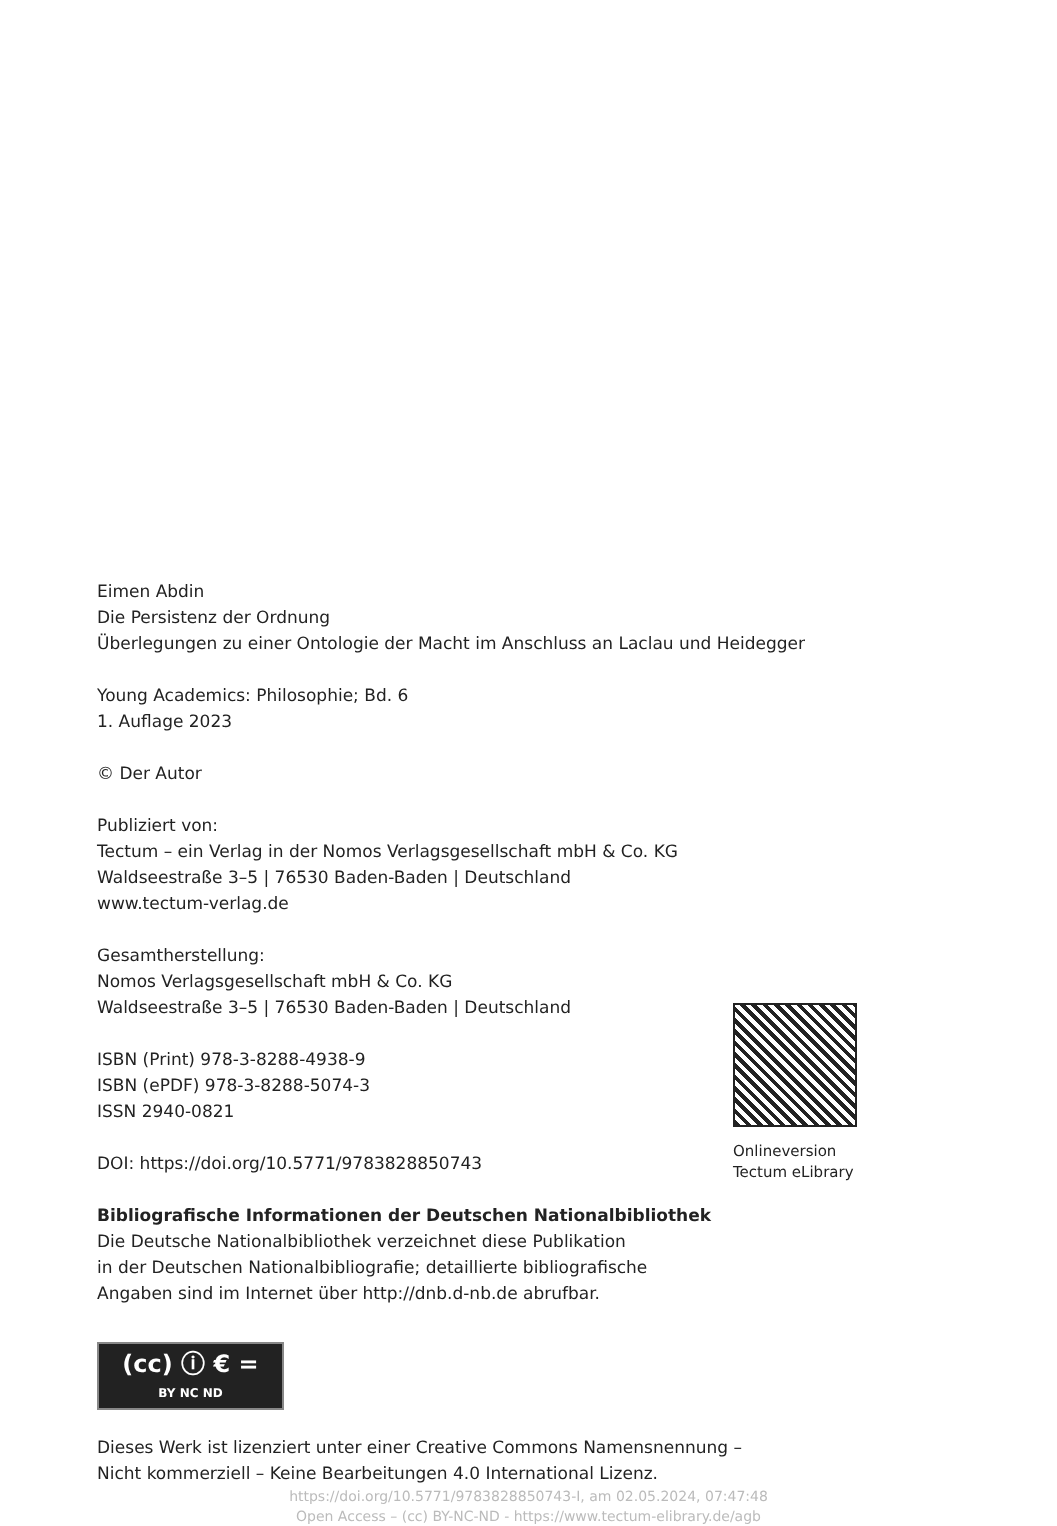Eimen Abdin
Die Persistenz der Ordnung
Überlegungen zu einer Ontologie der Macht im Anschluss an Laclau und Heidegger
Young Academics: Philosophie; Bd. 6
1. Auflage 2023
© Der Autor
Publiziert von:
Tectum – ein Verlag in der Nomos Verlagsgesellschaft mbH & Co. KG
Waldseestraße 3–5 | 76530 Baden-Baden | Deutschland
www.tectum-verlag.de
Gesamtherstellung:
Nomos Verlagsgesellschaft mbH & Co. KG
Waldseestraße 3–5 | 76530 Baden-Baden | Deutschland
ISBN (Print) 978-3-8288-4938-9
ISBN (ePDF) 978-3-8288-5074-3
ISSN 2940-0821
DOI: https://doi.org/10.5771/9783828850743
Bibliografische Informationen der Deutschen Nationalbibliothek
Die Deutsche Nationalbibliothek verzeichnet diese Publikation
in der Deutschen Nationalbibliografie; detaillierte bibliografische
Angaben sind im Internet über http://dnb.d-nb.de abrufbar.
(cc) ⓘ € = BY NC ND
Dieses Werk ist lizenziert unter einer Creative Commons Namensnennung –
Nicht kommerziell – Keine Bearbeitungen 4.0 International Lizenz.
https://doi.org/10.5771/9783828850743-I, am 02.05.2024, 07:47:48
Open Access – (cc) BY-NC-ND - https://www.tectum-elibrary.de/agb
Onlineversion
Tectum eLibrary